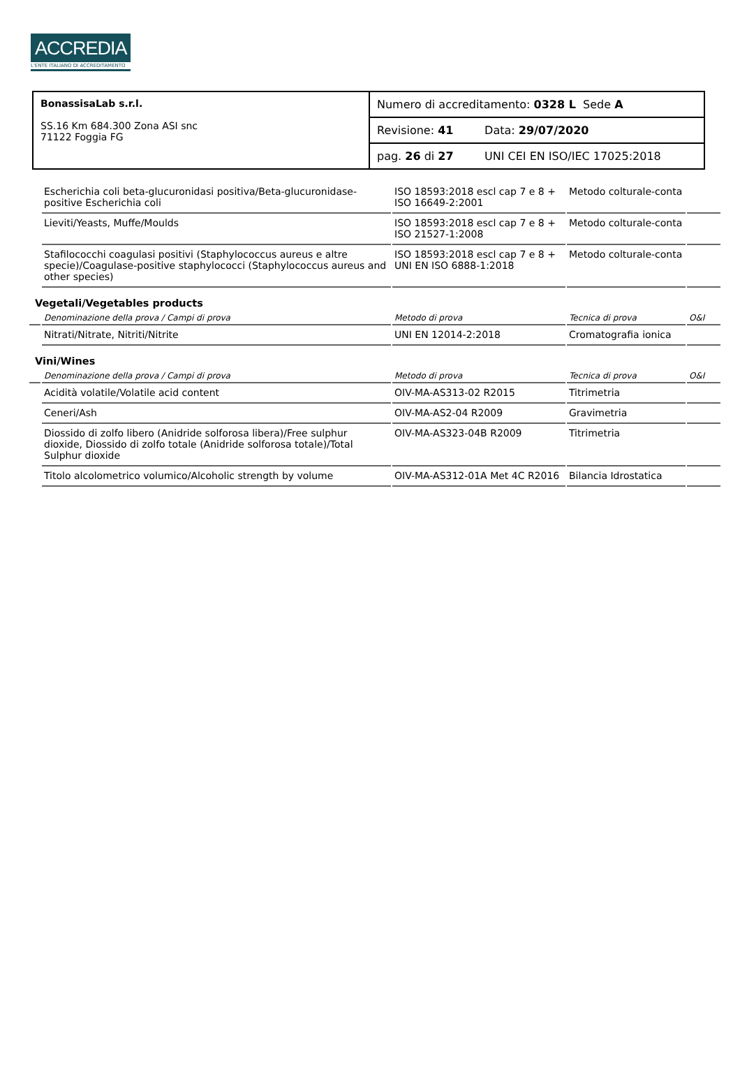ACCREDIA
L'ENTE ITALIANO DI ACCREDITAMENTO
| BonassisaLab s.r.l. SS.16 Km 684.300 Zona ASI snc 71122 Foggia FG | Numero di accreditamento: 0328 L Sede A | |
| | Revisione: 41 | Data: 29/07/2020 |
| | pag. 26 di 27 | UNI CEI EN ISO/IEC 17025:2018 |
| | Escherichia coli beta-glucuronidasi positiva/Beta-glucuronidase-positive Escherichia coli | ISO 18593:2018 escl cap 7 e 8 + ISO 16649-2:2001 | Metodo colturale-conta | |
| | Lieviti/Yeasts, Muffe/Moulds | ISO 18593:2018 escl cap 7 e 8 + ISO 21527-1:2008 | Metodo colturale-conta | |
| | Stafilococchi coagulasi positivi (Staphylococcus aureus e altre specie)/Coagulase-positive staphylococci (Staphylococcus aureus and other species) | ISO 18593:2018 escl cap 7 e 8 + UNI EN ISO 6888-1:2018 | Metodo colturale-conta | |
| Vegetali/Vegetables products | | | | |
| | Denominazione della prova / Campi di prova | Metodo di prova | Tecnica di prova | O&I |
| | Nitrati/Nitrate, Nitriti/Nitrite | UNI EN 12014-2:2018 | Cromatografia ionica | |
| Vini/Wines | | | | |
| | Denominazione della prova / Campi di prova | Metodo di prova | Tecnica di prova | O&I |
| | Acidità volatile/Volatile acid content | OIV-MA-AS313-02 R2015 | Titrimetria | |
| | Ceneri/Ash | OIV-MA-AS2-04 R2009 | Gravimetria | |
| | Diossido di zolfo libero (Anidride solforosa libera)/Free sulphur dioxide, Diossido di zolfo totale (Anidride solforosa totale)/Total Sulphur dioxide | OIV-MA-AS323-04B R2009 | Titrimetria | |
| | Titolo alcolometrico volumico/Alcoholic strength by volume | OIV-MA-AS312-01A Met 4C R2016 | Bilancia Idrostatica | |